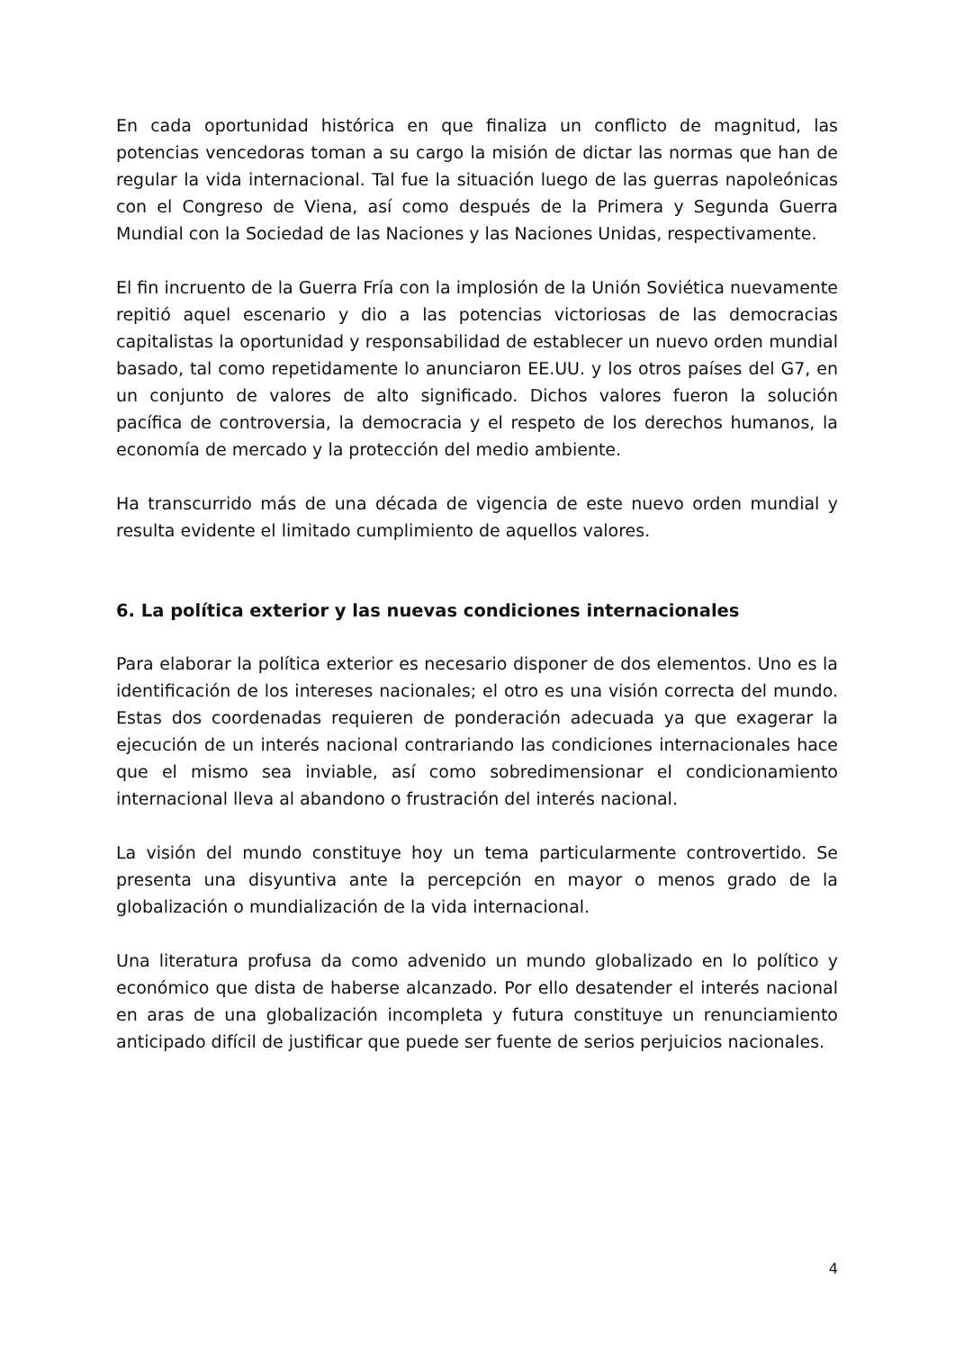En cada oportunidad histórica en que finaliza un conflicto de magnitud, las potencias vencedoras toman a su cargo la misión de dictar las normas que han de regular la vida internacional. Tal fue la situación luego de las guerras napoleónicas con el Congreso de Viena, así como después de la Primera y Segunda Guerra Mundial con la Sociedad de las Naciones y las Naciones Unidas, respectivamente.
El fin incruento de la Guerra Fría con la implosión de la Unión Soviética nuevamente repitió aquel escenario y dio a las potencias victoriosas de las democracias capitalistas la oportunidad y responsabilidad de establecer un nuevo orden mundial basado, tal como repetidamente lo anunciaron EE.UU. y los otros países del G7, en un conjunto de valores de alto significado. Dichos valores fueron la solución pacífica de controversia, la democracia y el respeto de los derechos humanos, la economía de mercado y la protección del medio ambiente.
Ha transcurrido más de una década de vigencia de este nuevo orden mundial y resulta evidente el limitado cumplimiento de aquellos valores.
6. La política exterior y las nuevas condiciones internacionales
Para elaborar la política exterior es necesario disponer de dos elementos. Uno es la identificación de los intereses nacionales; el otro es una visión correcta del mundo. Estas dos coordenadas requieren de ponderación adecuada ya que exagerar la ejecución de un interés nacional contrariando las condiciones internacionales hace que el mismo sea inviable, así como sobredimensionar el condicionamiento internacional lleva al abandono o frustración del interés nacional.
La visión del mundo constituye hoy un tema particularmente controvertido. Se presenta una disyuntiva ante la percepción en mayor o menos grado de la globalización o mundialización de la vida internacional.
Una literatura profusa da como advenido un mundo globalizado en lo político y económico que dista de haberse alcanzado. Por ello desatender el interés nacional en aras de una globalización incompleta y futura constituye un renunciamiento anticipado difícil de justificar que puede ser fuente de serios perjuicios nacionales.
4